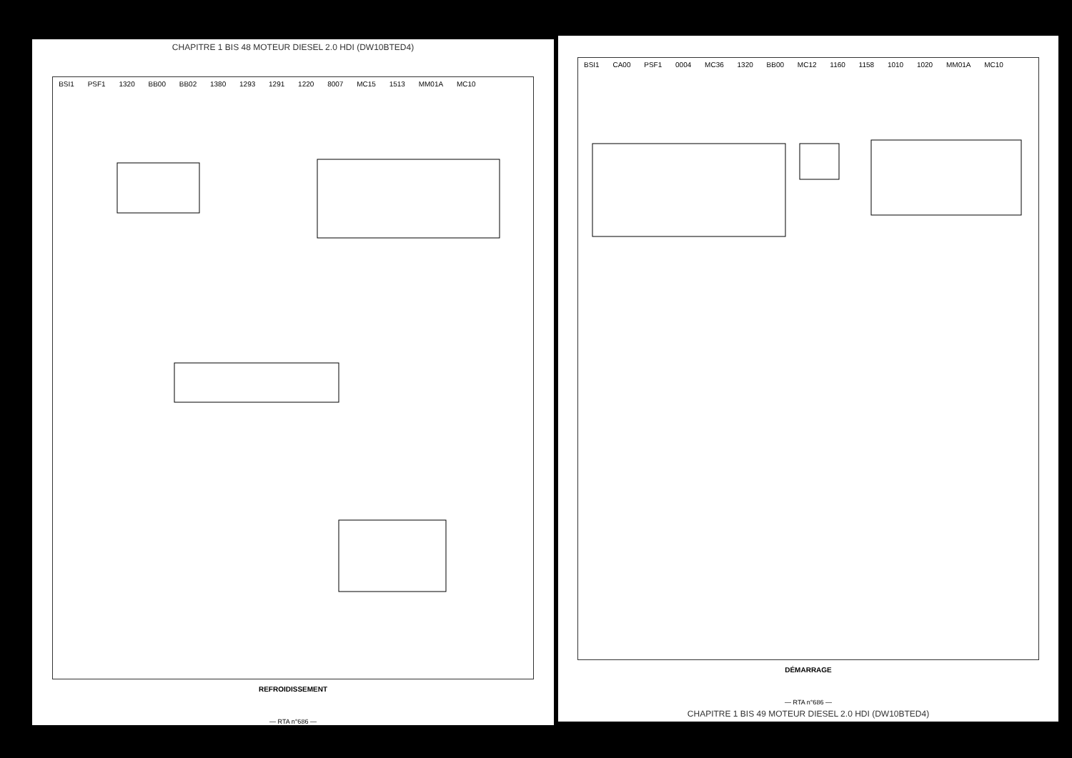CHAPITRE 1 BIS 48 MOTEUR DIESEL 2.0 HDI (DW10BTED4)
BSI1 PSF1 1320 BB00 BB02 1380 1293 1291 1220 8007 MC15 1513 MM01A MC10
REFROIDISSEMENT
— RTA n°686 —
BSI1 CA00 PSF1 0004 MC36 1320 BB00 MC12 1160 1158 1010 1020 MM01A MC10
DÉMARRAGE
— RTA n°686 —
CHAPITRE 1 BIS 49 MOTEUR DIESEL 2.0 HDI (DW10BTED4)